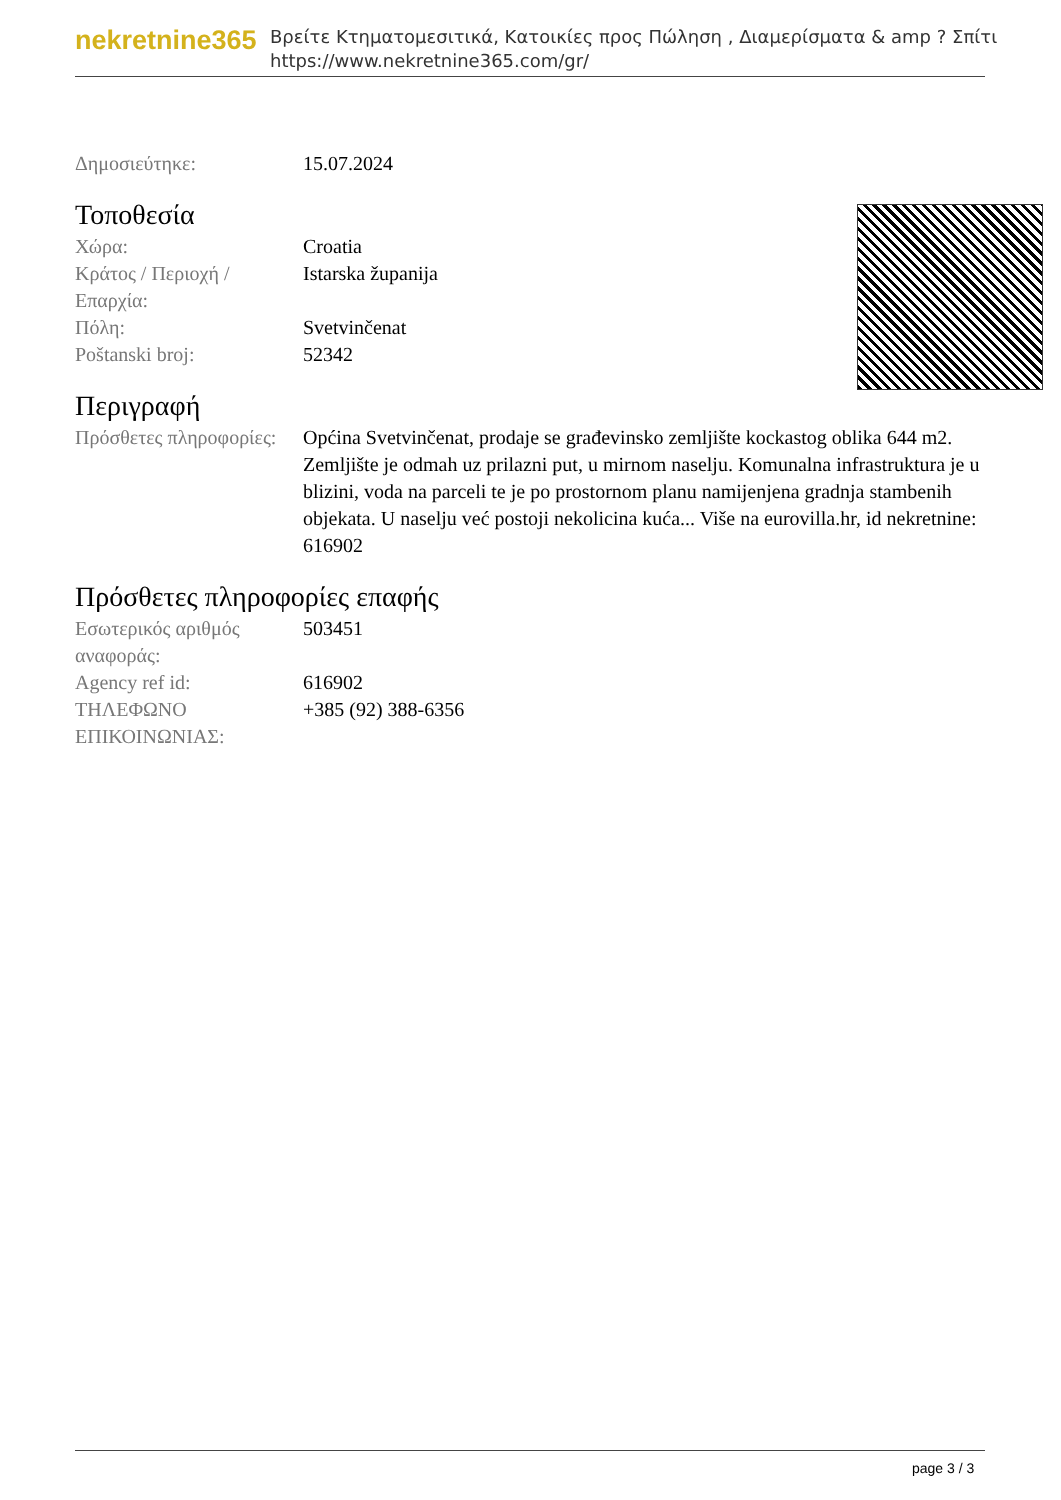nekretnine365
Βρείτε Κτηματομεσιτικά, Κατοικίες προς Πώληση , Διαμερίσματα & amp ? Σπίτι
https://www.nekretnine365.com/gr/
| Δημοσιεύτηκε: | 15.07.2024 |
Τοποθεσία
| Χώρα: | Croatia |
| Κράτος / Περιοχή / Επαρχία: | Istarska županija |
| Πόλη: | Svetvinčenat |
| Poštanski broj: | 52342 |
Περιγραφή
| Πρόσθετες πληροφορίες: | Općina Svetvinčenat, prodaje se građevinsko zemljište kockastog oblika 644 m2. Zemljište je odmah uz prilazni put, u mirnom naselju. Komunalna infrastruktura je u blizini, voda na parceli te je po prostornom planu namijenjena gradnja stambenih objekata. U naselju već postoji nekolicina kuća... Više na eurovilla.hr, id nekretnine: 616902 |
Πρόσθετες πληροφορίες επαφής
| Εσωτερικός αριθμός αναφοράς: | 503451 |
| Agency ref id: | 616902 |
| ΤΗΛΕΦΩΝΟ ΕΠΙΚΟΙΝΩΝΙΑΣ: | +385 (92) 388-6356 |
page 3 / 3